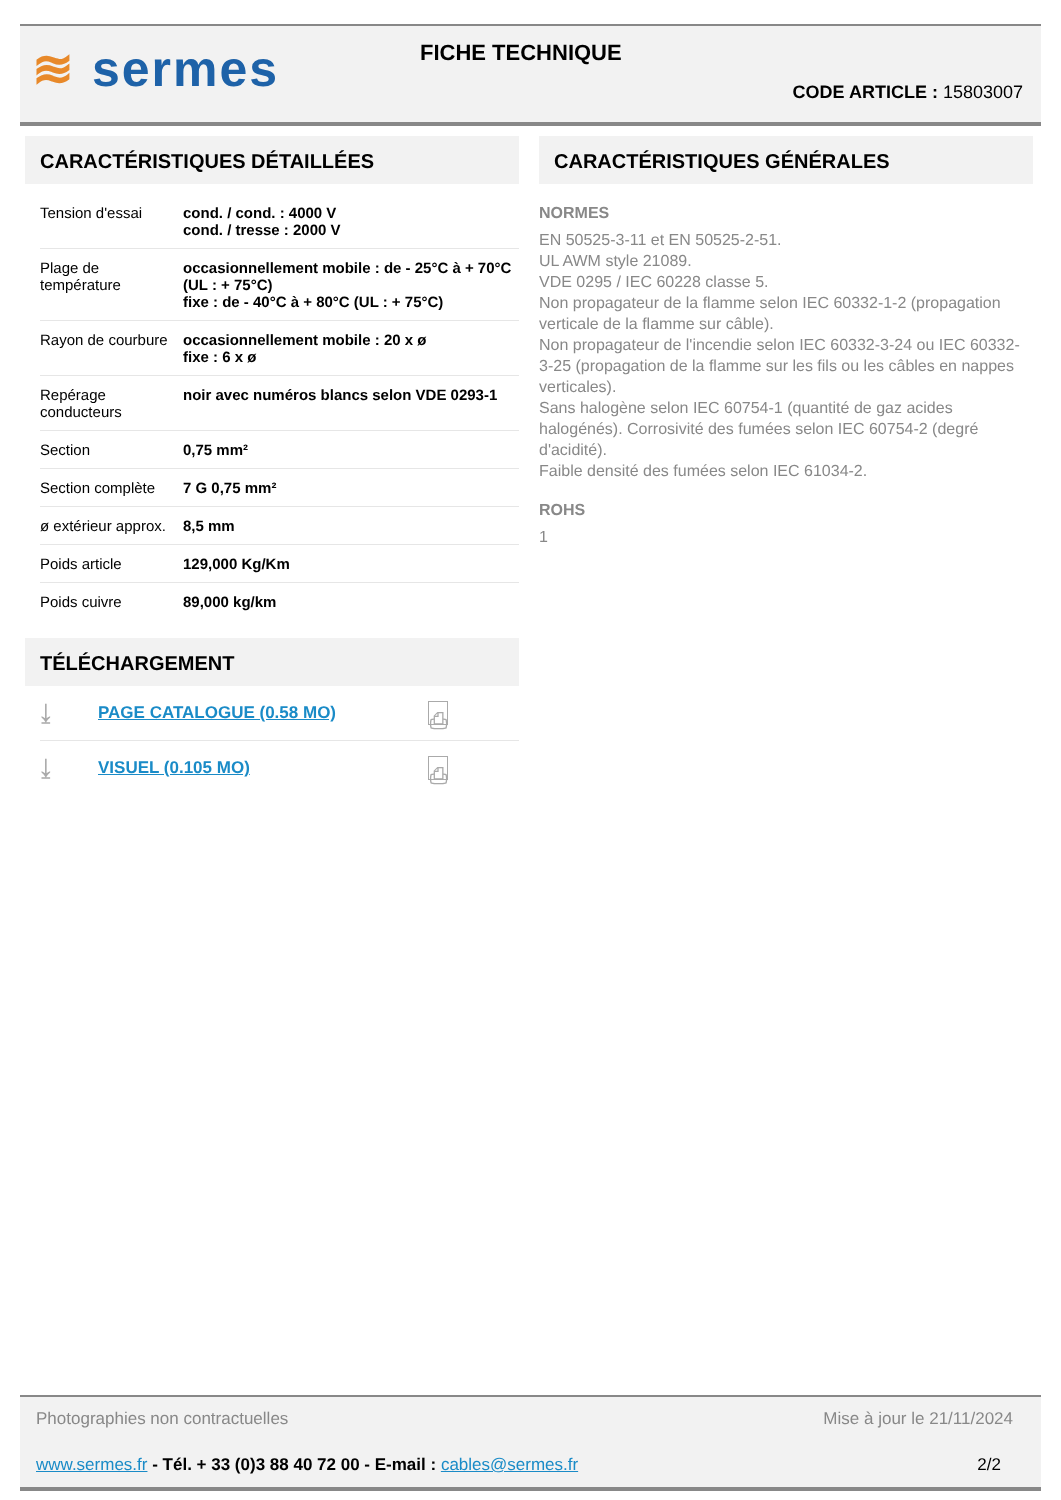≋ sermes FICHE TECHNIQUE
CODE ARTICLE : 15803007
CARACTÉRISTIQUES DÉTAILLÉES
| Tension d'essai | cond. / cond. : 4000 V cond. / tresse : 2000 V |
| Plage de température | occasionnellement mobile : de - 25°C à + 70°C (UL : + 75°C) fixe : de - 40°C à + 80°C (UL : + 75°C) |
| Rayon de courbure | occasionnellement mobile : 20 x ø fixe : 6 x ø |
| Repérage conducteurs | noir avec numéros blancs selon VDE 0293-1 |
| Section | 0,75 mm² |
| Section complète | 7 G 0,75 mm² |
| ø extérieur approx. | 8,5 mm |
| Poids article | 129,000 Kg/Km |
| Poids cuivre | 89,000 kg/km |
TÉLÉCHARGEMENT
⤓ PAGE CATALOGUE (0.58 MO) ⎙
⤓ VISUEL (0.105 MO) ⎙
CARACTÉRISTIQUES GÉNÉRALES
NORMES
EN 50525-3-11 et EN 50525-2-51.
UL AWM style 21089.
VDE 0295 / IEC 60228 classe 5.
Non propagateur de la flamme selon IEC 60332-1-2 (propagation verticale de la flamme sur câble).
Non propagateur de l'incendie selon IEC 60332-3-24 ou IEC 60332-3-25 (propagation de la flamme sur les fils ou les câbles en nappes verticales).
Sans halogène selon IEC 60754-1 (quantité de gaz acides halogénés). Corrosivité des fumées selon IEC 60754-2 (degré d'acidité).
Faible densité des fumées selon IEC 61034-2.
ROHS
1
Photographies non contractuelles
Mise à jour le 21/11/2024
www.sermes.fr - Tél. + 33 (0)3 88 40 72 00 - E-mail : cables@sermes.fr
2/2